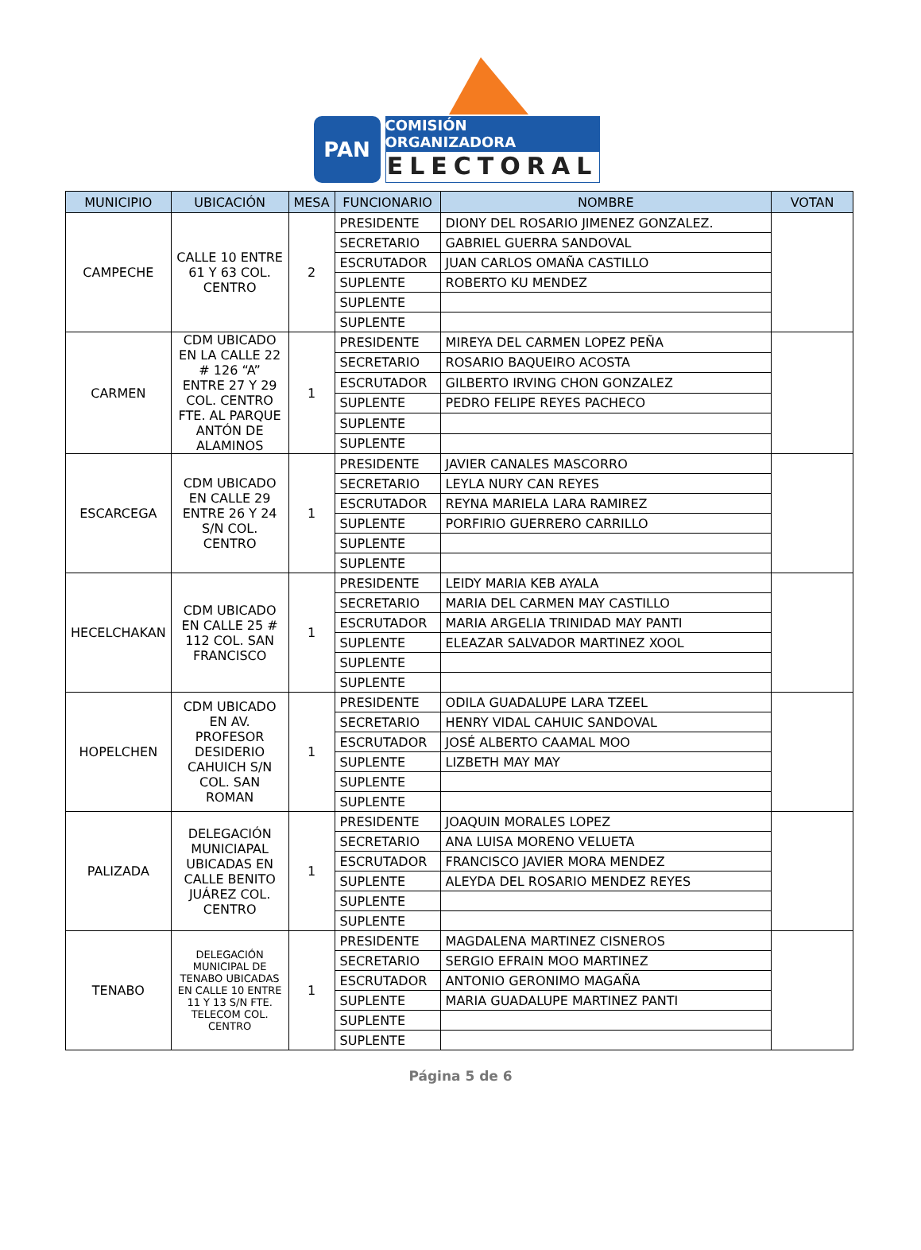PAN COMISIÓN ORGANIZADORA
ELECTORAL
| MUNICIPIO | UBICACIÓN | MESA | FUNCIONARIO | NOMBRE | VOTAN |
| --- | --- | --- | --- | --- | --- |
| CAMPECHE | CALLE 10 ENTRE 61 Y 63 COL. CENTRO | 2 | PRESIDENTE | DIONY DEL ROSARIO JIMENEZ GONZALEZ. | |
| | | | SECRETARIO | GABRIEL GUERRA SANDOVAL | |
| | | | ESCRUTADOR | JUAN CARLOS OMAÑA CASTILLO | |
| | | | SUPLENTE | ROBERTO KU MENDEZ | |
| | | | SUPLENTE | | |
| | | | SUPLENTE | | |
| CARMEN | CDM UBICADO EN LA CALLE 22 # 126 “A” ENTRE 27 Y 29 COL. CENTRO FTE. AL PARQUE ANTÓN DE ALAMINOS | 1 | PRESIDENTE | MIREYA DEL CARMEN LOPEZ PEÑA | |
| | | | SECRETARIO | ROSARIO BAQUEIRO ACOSTA | |
| | | | ESCRUTADOR | GILBERTO IRVING CHON GONZALEZ | |
| | | | SUPLENTE | PEDRO FELIPE REYES PACHECO | |
| | | | SUPLENTE | | |
| | | | SUPLENTE | | |
| ESCARCEGA | CDM UBICADO EN CALLE 29 ENTRE 26 Y 24 S/N COL. CENTRO | 1 | PRESIDENTE | JAVIER CANALES MASCORRO | |
| | | | SECRETARIO | LEYLA NURY CAN REYES | |
| | | | ESCRUTADOR | REYNA MARIELA LARA RAMIREZ | |
| | | | SUPLENTE | PORFIRIO GUERRERO CARRILLO | |
| | | | SUPLENTE | | |
| | | | SUPLENTE | | |
| HECELCHAKAN | CDM UBICADO EN CALLE 25 # 112 COL. SAN FRANCISCO | 1 | PRESIDENTE | LEIDY MARIA KEB AYALA | |
| | | | SECRETARIO | MARIA DEL CARMEN MAY CASTILLO | |
| | | | ESCRUTADOR | MARIA ARGELIA TRINIDAD MAY PANTI | |
| | | | SUPLENTE | ELEAZAR SALVADOR MARTINEZ XOOL | |
| | | | SUPLENTE | | |
| | | | SUPLENTE | | |
| HOPELCHEN | CDM UBICADO EN AV. PROFESOR DESIDERIO CAHUICH S/N COL. SAN ROMAN | 1 | PRESIDENTE | ODILA GUADALUPE LARA TZEEL | |
| | | | SECRETARIO | HENRY VIDAL CAHUIC SANDOVAL | |
| | | | ESCRUTADOR | JOSÉ ALBERTO CAAMAL MOO | |
| | | | SUPLENTE | LIZBETH MAY MAY | |
| | | | SUPLENTE | | |
| | | | SUPLENTE | | |
| PALIZADA | DELEGACIÓN MUNICIAPAL UBICADAS EN CALLE BENITO JUÁREZ COL. CENTRO | 1 | PRESIDENTE | JOAQUIN MORALES LOPEZ | |
| | | | SECRETARIO | ANA LUISA MORENO VELUETA | |
| | | | ESCRUTADOR | FRANCISCO JAVIER MORA MENDEZ | |
| | | | SUPLENTE | ALEYDA DEL ROSARIO MENDEZ REYES | |
| | | | SUPLENTE | | |
| | | | SUPLENTE | | |
| TENABO | DELEGACIÓN MUNICIPAL DE TENABO UBICADAS EN CALLE 10 ENTRE 11 Y 13 S/N FTE. TELECOM COL. CENTRO | 1 | PRESIDENTE | MAGDALENA MARTINEZ CISNEROS | |
| | | | SECRETARIO | SERGIO EFRAIN MOO MARTINEZ | |
| | | | ESCRUTADOR | ANTONIO GERONIMO MAGAÑA | |
| | | | SUPLENTE | MARIA GUADALUPE MARTINEZ PANTI | |
| | | | SUPLENTE | | |
| | | | SUPLENTE | | |
Página 5 de 6